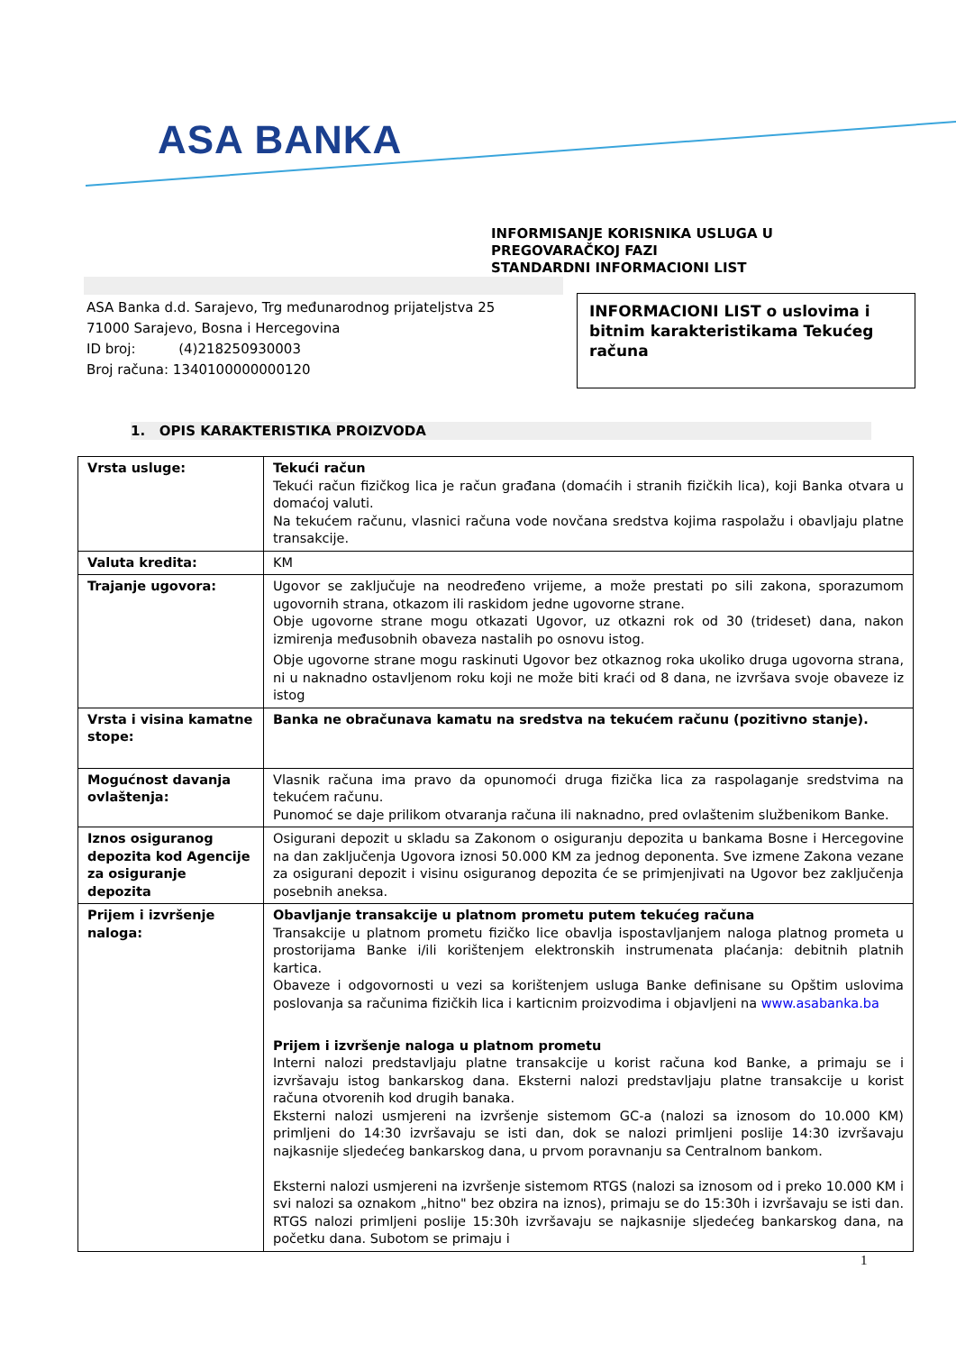ASA BANKA
INFORMISANJE KORISNIKA USLUGA U
PREGOVARAČKOJ FAZI
STANDARDNI INFORMACIONI LIST
ASA Banka d.d. Sarajevo, Trg međunarodnog prijateljstva 25
71000 Sarajevo, Bosna i Hercegovina
ID broj: (4)218250930003
Broj računa: 1340100000000120
INFORMACIONI LIST o uslovima i bitnim karakteristikama Tekućeg računa
1. OPIS KARAKTERISTIKA PROIZVODA
| Vrsta usluge: | Tekući račun Tekući račun fizičkog lica je račun građana (domaćih i stranih fizičkih lica), koji Banka otvara u domaćoj valuti. Na tekućem računu, vlasnici računa vode novčana sredstva kojima raspolažu i obavljaju platne transakcije. |
| Valuta kredita: | KM |
| Trajanje ugovora: | Ugovor se zaključuje na neodređeno vrijeme, a može prestati po sili zakona, sporazumom ugovornih strana, otkazom ili raskidom jedne ugovorne strane. Obje ugovorne strane mogu otkazati Ugovor, uz otkazni rok od 30 (trideset) dana, nakon izmirenja međusobnih obaveza nastalih po osnovu istog. Obje ugovorne strane mogu raskinuti Ugovor bez otkaznog roka ukoliko druga ugovorna strana, ni u naknadno ostavljenom roku koji ne može biti kraći od 8 dana, ne izvršava svoje obaveze iz istog |
| Vrsta i visina kamatne stope: | Banka ne obračunava kamatu na sredstva na tekućem računu (pozitivno stanje). |
| Mogućnost davanja ovlaštenja: | Vlasnik računa ima pravo da opunomoći druga fizička lica za raspolaganje sredstvima na tekućem računu. Punomoć se daje prilikom otvaranja računa ili naknadno, pred ovlaštenim službenikom Banke. |
| Iznos osiguranog depozita kod Agencije za osiguranje depozita | Osigurani depozit u skladu sa Zakonom o osiguranju depozita u bankama Bosne i Hercegovine na dan zaključenja Ugovora iznosi 50.000 KM za jednog deponenta. Sve izmene Zakona vezane za osigurani depozit i visinu osiguranog depozita će se primjenjivati na Ugovor bez zaključenja posebnih aneksa. |
| Prijem i izvršenje naloga: | Obavljanje transakcije u platnom prometu putem tekućeg računa Transakcije u platnom prometu fizičko lice obavlja ispostavljanjem naloga platnog prometa u prostorijama Banke i/ili korištenjem elektronskih instrumenata plaćanja: debitnih platnih kartica. Obaveze i odgovornosti u vezi sa korištenjem usluga Banke definisane su Opštim uslovima poslovanja sa računima fizičkih lica i karticnim proizvodima i objavljeni na www.asabanka.ba Prijem i izvršenje naloga u platnom prometu Interni nalozi predstavljaju platne transakcije u korist računa kod Banke, a primaju se i izvršavaju istog bankarskog dana. Eksterni nalozi predstavljaju platne transakcije u korist računa otvorenih kod drugih banaka. Eksterni nalozi usmjereni na izvršenje sistemom GC-a (nalozi sa iznosom do 10.000 KM) primljeni do 14:30 izvršavaju se isti dan, dok se nalozi primljeni poslije 14:30 izvršavaju najkasnije sljedećeg bankarskog dana, u prvom poravnanju sa Centralnom bankom. Eksterni nalozi usmjereni na izvršenje sistemom RTGS (nalozi sa iznosom od i preko 10.000 KM i svi nalozi sa oznakom „hitno" bez obzira na iznos), primaju se do 15:30h i izvršavaju se isti dan. RTGS nalozi primljeni poslije 15:30h izvršavaju se najkasnije sljedećeg bankarskog dana, na početku dana. Subotom se primaju i |
1